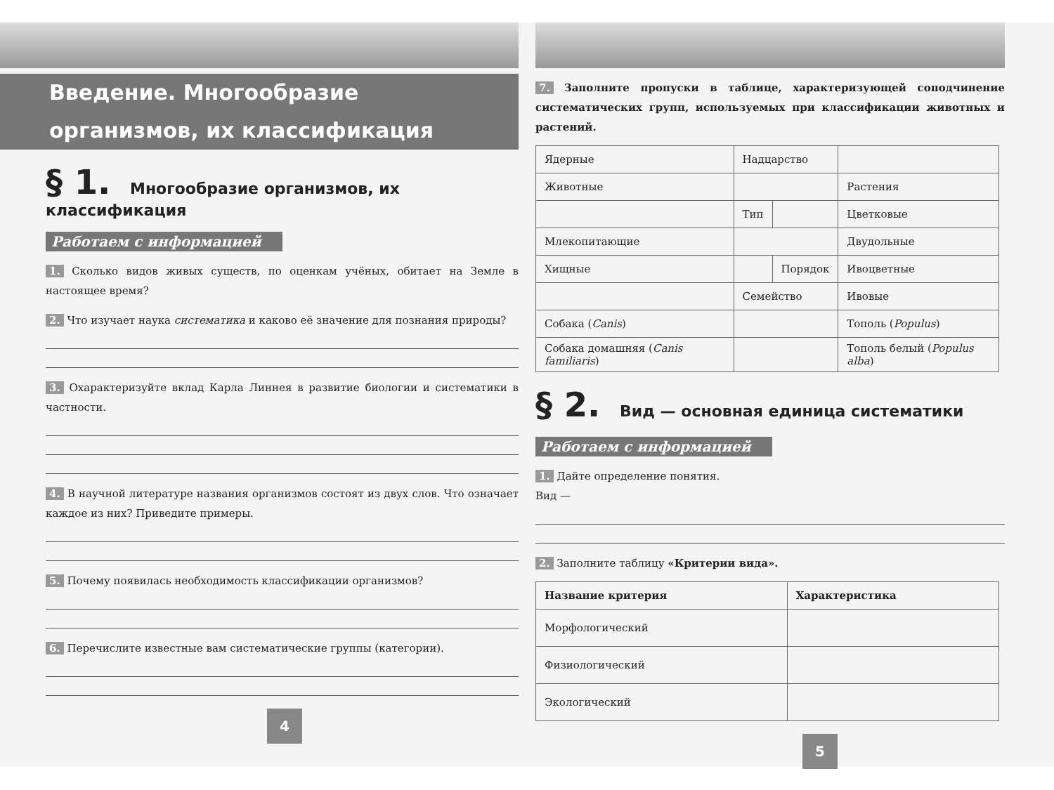Введение. Многообразие
организмов, их классификация
§ 1. Многообразие организмов, их классификация
Работаем с информацией
1. Сколько видов живых существ, по оценкам учёных, обитает на Земле в настоящее время?
2. Что изучает наука систематика и каково её значение для познания природы?
3. Охарактеризуйте вклад Карла Линнея в развитие биологии и систематики в частности.
4. В научной литературе названия организмов состоят из двух слов. Что означает каждое из них? Приведите примеры.
5. Почему появилась необходимость классификации организмов?
6. Перечислите известные вам систематические группы (категории).
4
7. Заполните пропуски в таблице, характеризующей соподчинение систематических групп, используемых при классификации животных и растений.
| Ядерные | Надцарство | | |
| Животные | | | Растения |
| | Тип | | Цветковые |
| Млекопитающие | | | Двудольные |
| Хищные | | Порядок | Ивоцветные |
| | Семейство | | Ивовые |
| Собака ( Canis ) | | | Тополь ( Populus ) |
| Собака домашняя ( Canis familiaris ) | | | Тополь белый ( Populus alba ) |
§ 2. Вид — основная единица систематики
Работаем с информацией
1. Дайте определение понятия.
Вид —
2. Заполните таблицу «Критерии вида».
| Название критерия | Характеристика |
| --- | --- |
| Морфологический | |
| Физиологический | |
| Экологический | |
5